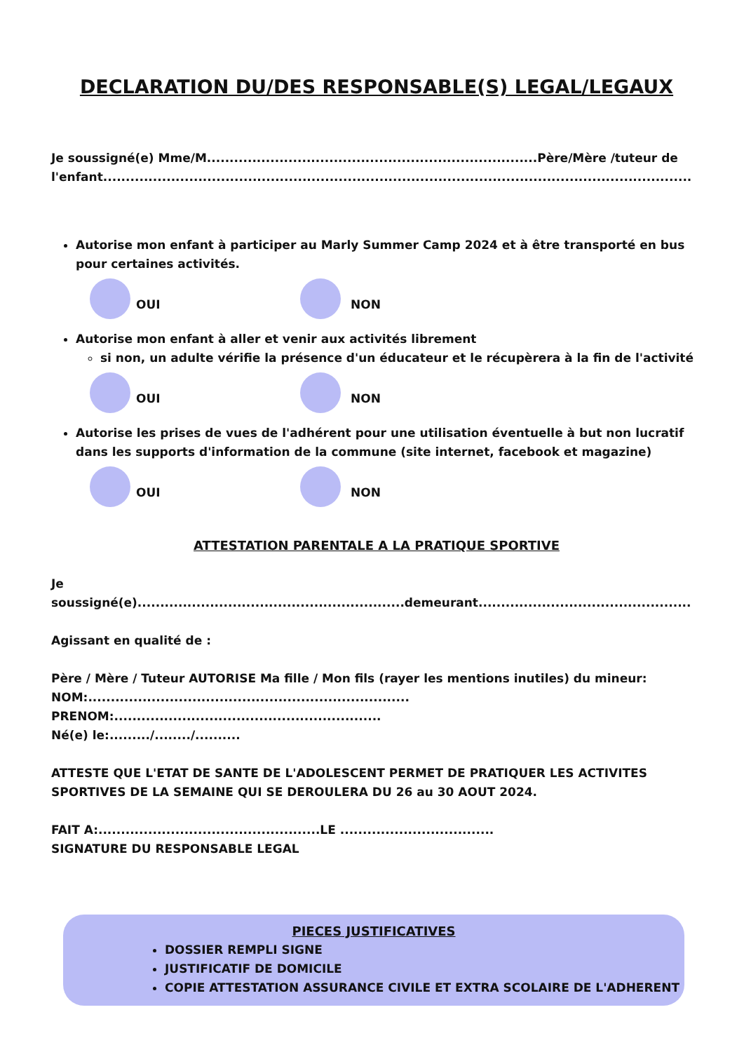DECLARATION DU/DES RESPONSABLE(S) LEGAL/LEGAUX
Je soussigné(e) Mme/M.........................................................................Père/Mère /tuteur de l'enfant..................................................................................................................................
Autorise mon enfant à participer au Marly Summer Camp 2024 et à être transporté en bus pour certaines activités.
OUI NON
Autorise mon enfant à aller et venir aux activités librement
si non, un adulte vérifie la présence d'un éducateur et le récupèrera à la fin de l'activité
OUI NON
Autorise les prises de vues de l'adhérent pour une utilisation éventuelle à but non lucratif dans les supports d'information de la commune (site internet, facebook et magazine)
OUI NON
ATTESTATION PARENTALE A LA PRATIQUE SPORTIVE
Je soussigné(e)...........................................................demeurant...............................................
Agissant en qualité de :
Père / Mère / Tuteur AUTORISE Ma fille / Mon fils (rayer les mentions inutiles) du mineur:
NOM:....................................................................... PRENOM:...........................................................
Né(e) le:........./......../..........
ATTESTE QUE L'ETAT DE SANTE DE L'ADOLESCENT PERMET DE PRATIQUER LES ACTIVITES SPORTIVES DE LA SEMAINE QUI SE DEROULERA DU 26 au 30 AOUT 2024.
FAIT A:.................................................LE ..................................
SIGNATURE DU RESPONSABLE LEGAL
PIECES JUSTIFICATIVES
DOSSIER REMPLI SIGNE
JUSTIFICATIF DE DOMICILE
COPIE ATTESTATION ASSURANCE CIVILE ET EXTRA SCOLAIRE DE L'ADHERENT